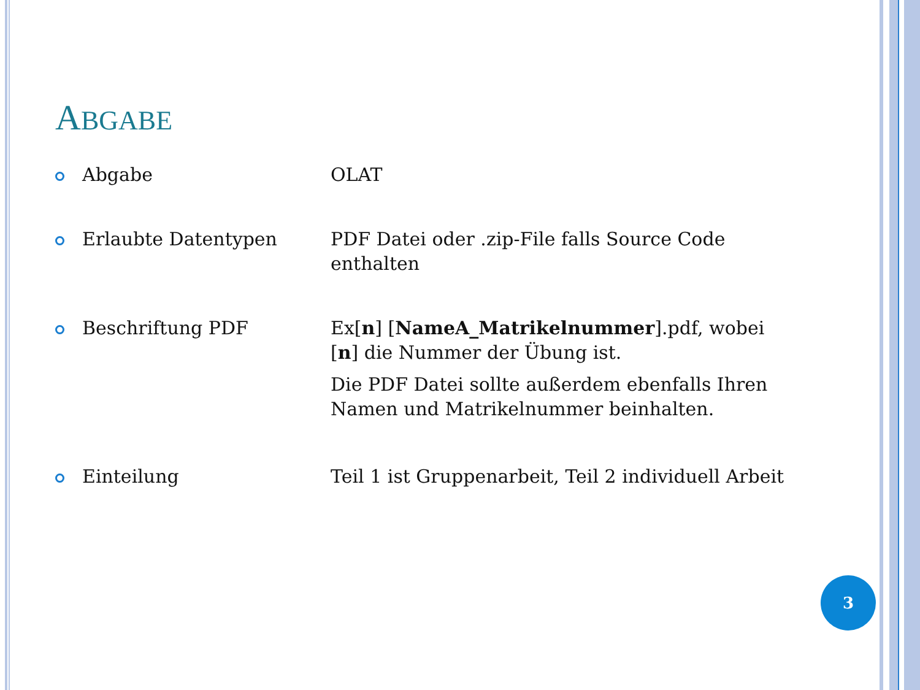ABGABE
Abgabe OLAT
Erlaubte Datentypen PDF Datei oder .zip-File falls Source Code enthalten
Beschriftung PDF Ex[n] [NameA_Matrikelnummer].pdf, wobei [n] die Nummer der Übung ist.
Die PDF Datei sollte außerdem ebenfalls Ihren Namen und Matrikelnummer beinhalten.
Einteilung Teil 1 ist Gruppenarbeit, Teil 2 individuell Arbeit
3